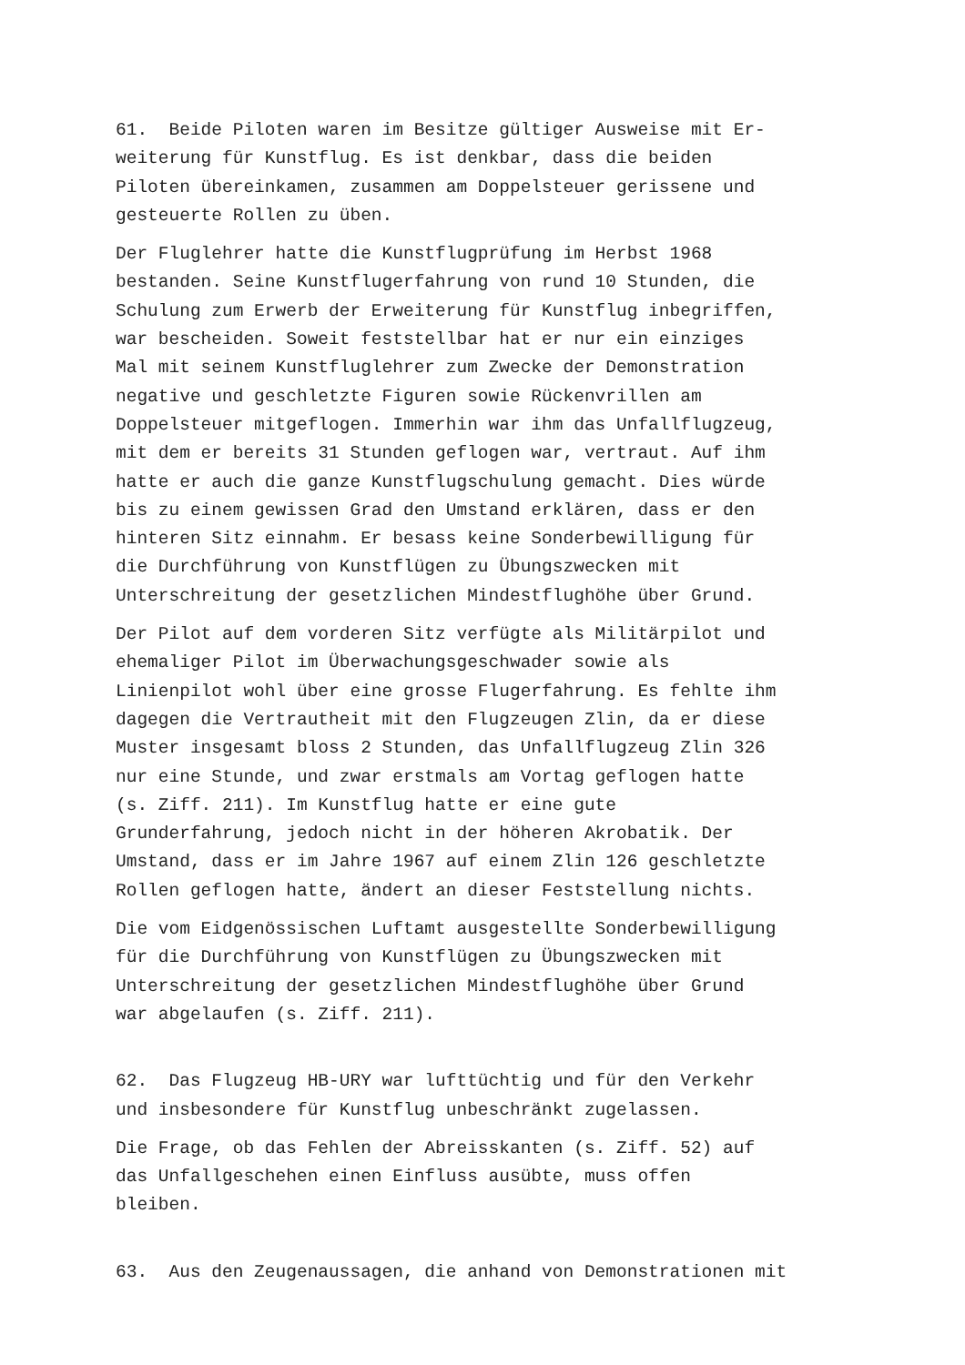61. Beide Piloten waren im Besitze gültiger Ausweise mit Er- weiterung für Kunstflug. Es ist denkbar, dass die beiden Piloten übereinkamen, zusammen am Doppelsteuer gerissene und gesteuerte Rollen zu üben.
Der Fluglehrer hatte die Kunstflugprüfung im Herbst 1968 bestanden. Seine Kunstflugerfahrung von rund 10 Stunden, die Schulung zum Erwerb der Erweiterung für Kunstflug inbegriffen, war bescheiden. Soweit feststellbar hat er nur ein einziges Mal mit seinem Kunstfluglehrer zum Zwecke der Demonstration negative und geschletzte Figuren sowie Rückenvrillen am Doppelsteuer mitgeflogen. Immerhin war ihm das Unfallflugzeug, mit dem er bereits 31 Stunden geflogen war, vertraut. Auf ihm hatte er auch die ganze Kunstflugschulung gemacht. Dies würde bis zu einem gewissen Grad den Umstand erklären, dass er den hinteren Sitz einnahm. Er besass keine Sonderbewilligung für die Durchführung von Kunstflügen zu Übungszwecken mit Unterschreitung der gesetzlichen Mindestflughöhe über Grund.
Der Pilot auf dem vorderen Sitz verfügte als Militärpilot und ehemaliger Pilot im Überwachungsgeschwader sowie als Linienpilot wohl über eine grosse Flugerfahrung. Es fehlte ihm dagegen die Vertrautheit mit den Flugzeugen Zlin, da er diese Muster insgesamt bloss 2 Stunden, das Unfallflugzeug Zlin 326 nur eine Stunde, und zwar erstmals am Vortag geflogen hatte (s. Ziff. 211). Im Kunstflug hatte er eine gute Grunderfahrung, jedoch nicht in der höheren Akrobatik. Der Umstand, dass er im Jahre 1967 auf einem Zlin 126 geschletzte Rollen geflogen hatte, ändert an dieser Feststellung nichts.
Die vom Eidgenössischen Luftamt ausgestellte Sonderbewilligung für die Durchführung von Kunstflügen zu Übungszwecken mit Unterschreitung der gesetzlichen Mindestflughöhe über Grund war abgelaufen (s. Ziff. 211).
62. Das Flugzeug HB-URY war lufttüchtig und für den Verkehr und insbesondere für Kunstflug unbeschränkt zugelassen.
Die Frage, ob das Fehlen der Abreisskanten (s. Ziff. 52) auf das Unfallgeschehen einen Einfluss ausübte, muss offen bleiben.
63. Aus den Zeugenaussagen, die anhand von Demonstrationen mit